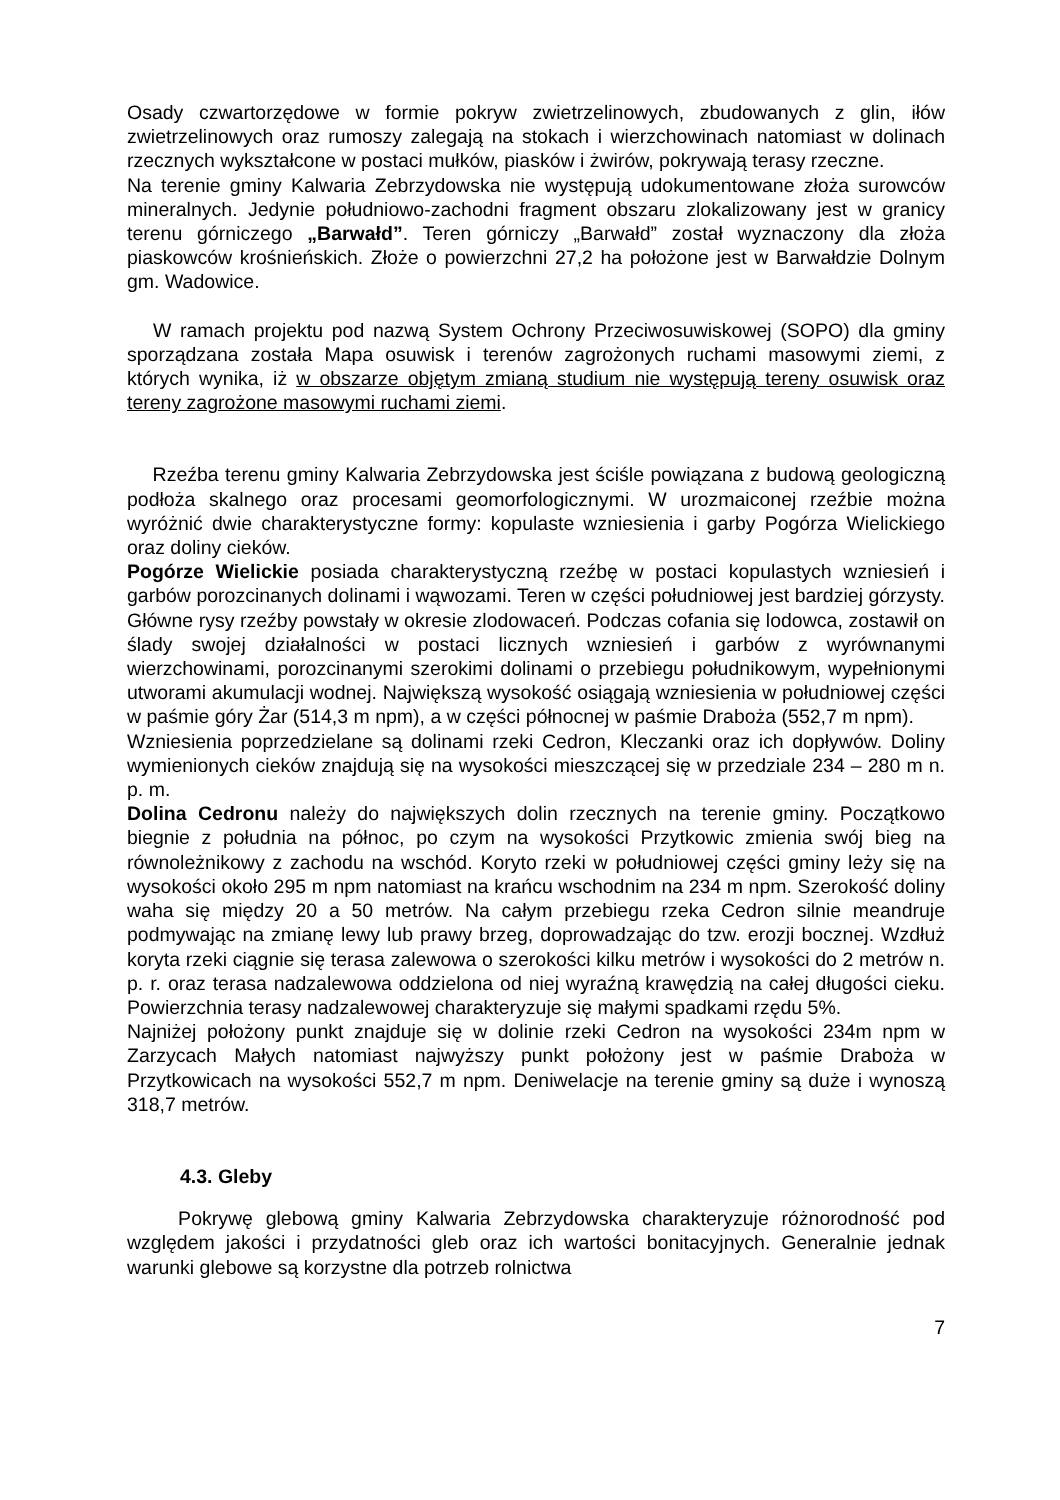Osady czwartorzędowe w formie pokryw zwietrzelinowych, zbudowanych z glin, iłów zwietrzelinowych oraz rumoszy zalegają na stokach i wierzchowinach natomiast w dolinach rzecznych wykształcone w postaci mułków, piasków i żwirów, pokrywają terasy rzeczne.
Na terenie gminy Kalwaria Zebrzydowska nie występują udokumentowane złoża surowców mineralnych. Jedynie południowo-zachodni fragment obszaru zlokalizowany jest w granicy terenu górniczego „Barwałd”. Teren górniczy „Barwałd” został wyznaczony dla złoża piaskowców krośnieńskich. Złoże o powierzchni 27,2 ha położone jest w Barwałdzie Dolnym gm. Wadowice.
W ramach projektu pod nazwą System Ochrony Przeciwosuwiskowej (SOPO) dla gminy sporządzana została Mapa osuwisk i terenów zagrożonych ruchami masowymi ziemi, z których wynika, iż w obszarze objętym zmianą studium nie występują tereny osuwisk oraz tereny zagrożone masowymi ruchami ziemi.
Rzeźba terenu gminy Kalwaria Zebrzydowska jest ściśle powiązana z budową geologiczną podłoża skalnego oraz procesami geomorfologicznymi. W urozmaiconej rzeźbie można wyróżnić dwie charakterystyczne formy: kopulaste wzniesienia i garby Pogórza Wielickiego oraz doliny cieków.
Pogórze Wielickie posiada charakterystyczną rzeźbę w postaci kopulastych wzniesień i garbów porozcinanych dolinami i wąwozami. Teren w części południowej jest bardziej górzysty. Główne rysy rzeźby powstały w okresie zlodowaceń. Podczas cofania się lodowca, zostawił on ślady swojej działalności w postaci licznych wzniesień i garbów z wyrównanymi wierzchowinami, porozcinanymi szerokimi dolinami o przebiegu południkowym, wypełnionymi utworami akumulacji wodnej. Największą wysokość osiągają wzniesienia w południowej części w paśmie góry Żar (514,3 m npm), a w części północnej w paśmie Draboża (552,7 m npm).
Wzniesienia poprzedzielane są dolinami rzeki Cedron, Kleczanki oraz ich dopływów. Doliny wymienionych cieków znajdują się na wysokości mieszczącej się w przedziale 234 – 280 m n. p. m.
Dolina Cedronu należy do największych dolin rzecznych na terenie gminy. Początkowo biegnie z południa na północ, po czym na wysokości Przytkowic zmienia swój bieg na równoleżnikowy z zachodu na wschód. Koryto rzeki w południowej części gminy leży się na wysokości około 295 m npm natomiast na krańcu wschodnim na 234 m npm. Szerokość doliny waha się między 20 a 50 metrów. Na całym przebiegu rzeka Cedron silnie meandruje podmywając na zmianę lewy lub prawy brzeg, doprowadzając do tzw. erozji bocznej. Wzdłuż koryta rzeki ciągnie się terasa zalewowa o szerokości kilku metrów i wysokości do 2 metrów n. p. r. oraz terasa nadzalewowa oddzielona od niej wyraźną krawędzią na całej długości cieku. Powierzchnia terasy nadzalewowej charakteryzuje się małymi spadkami rzędu 5%.
Najniżej położony punkt znajduje się w dolinie rzeki Cedron na wysokości 234m npm w Zarzycach Małych natomiast najwyższy punkt położony jest w paśmie Draboża w Przytkowicach na wysokości 552,7 m npm. Deniwelacje na terenie gminy są duże i wynoszą 318,7 metrów.
4.3. Gleby
Pokrywę glebową gminy Kalwaria Zebrzydowska charakteryzuje różnorodność pod względem jakości i przydatności gleb oraz ich wartości bonitacyjnych. Generalnie jednak warunki glebowe są korzystne dla potrzeb rolnictwa
7